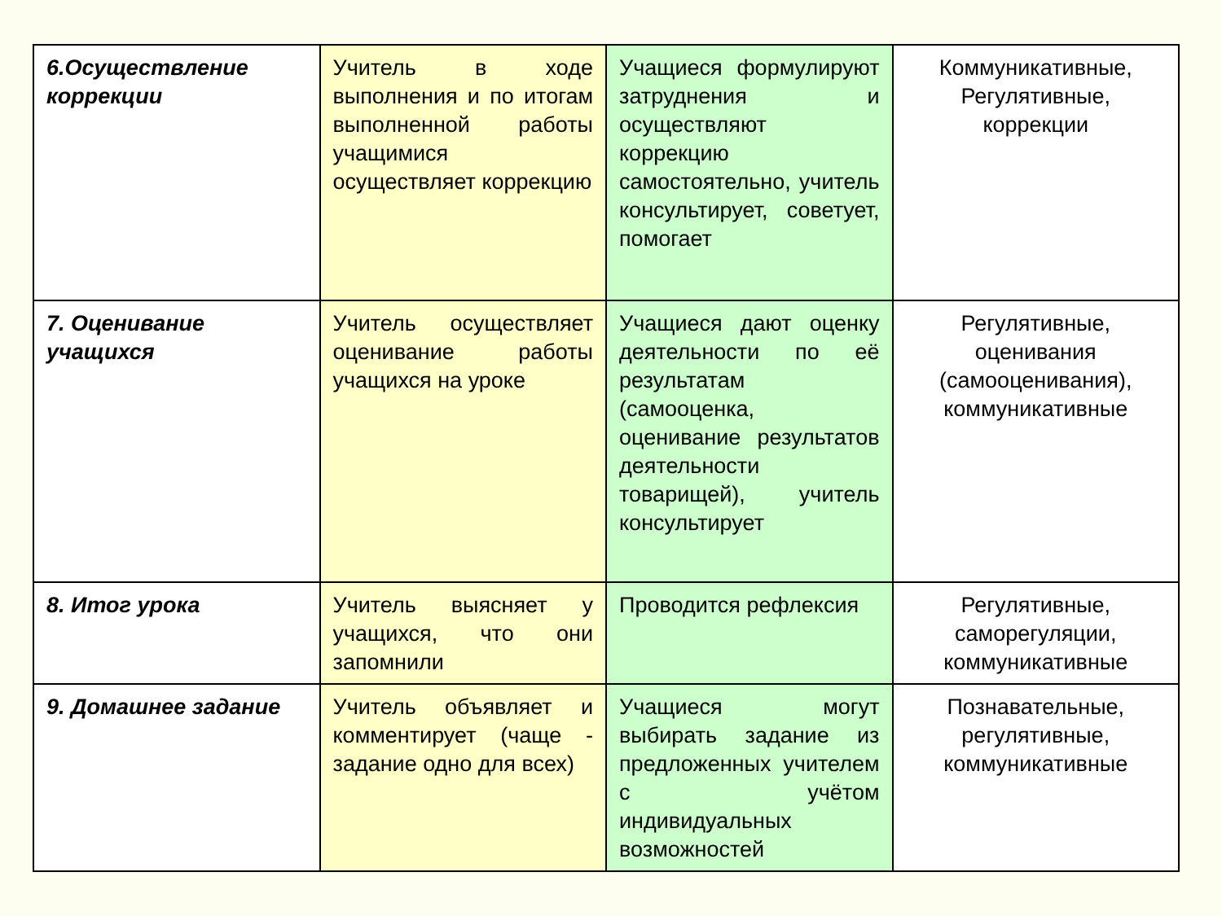| 6.Осуществление коррекции | Учитель в ходе выполнения и по итогам выполненной работы учащимися осуществляет коррекцию | Учащиеся формулируют затруднения и осуществляют коррекцию самостоятельно, учитель консультирует, советует, помогает | Коммуникативные, Регулятивные, коррекции |
| 7. Оценивание учащихся | Учитель осуществляет оценивание работы учащихся на уроке | Учащиеся дают оценку деятельности по её результатам (самооценка, оценивание результатов деятельности товарищей), учитель консультирует | Регулятивные, оценивания (самооценивания), коммуникативные |
| 8. Итог урока | Учитель выясняет у учащихся, что они запомнили | Проводится рефлексия | Регулятивные, саморегуляции, коммуникативные |
| 9. Домашнее задание | Учитель объявляет и комментирует (чаще - задание одно для всех) | Учащиеся могут выбирать задание из предложенных учителем с учётом индивидуальных возможностей | Познавательные, регулятивные, коммуникативные |